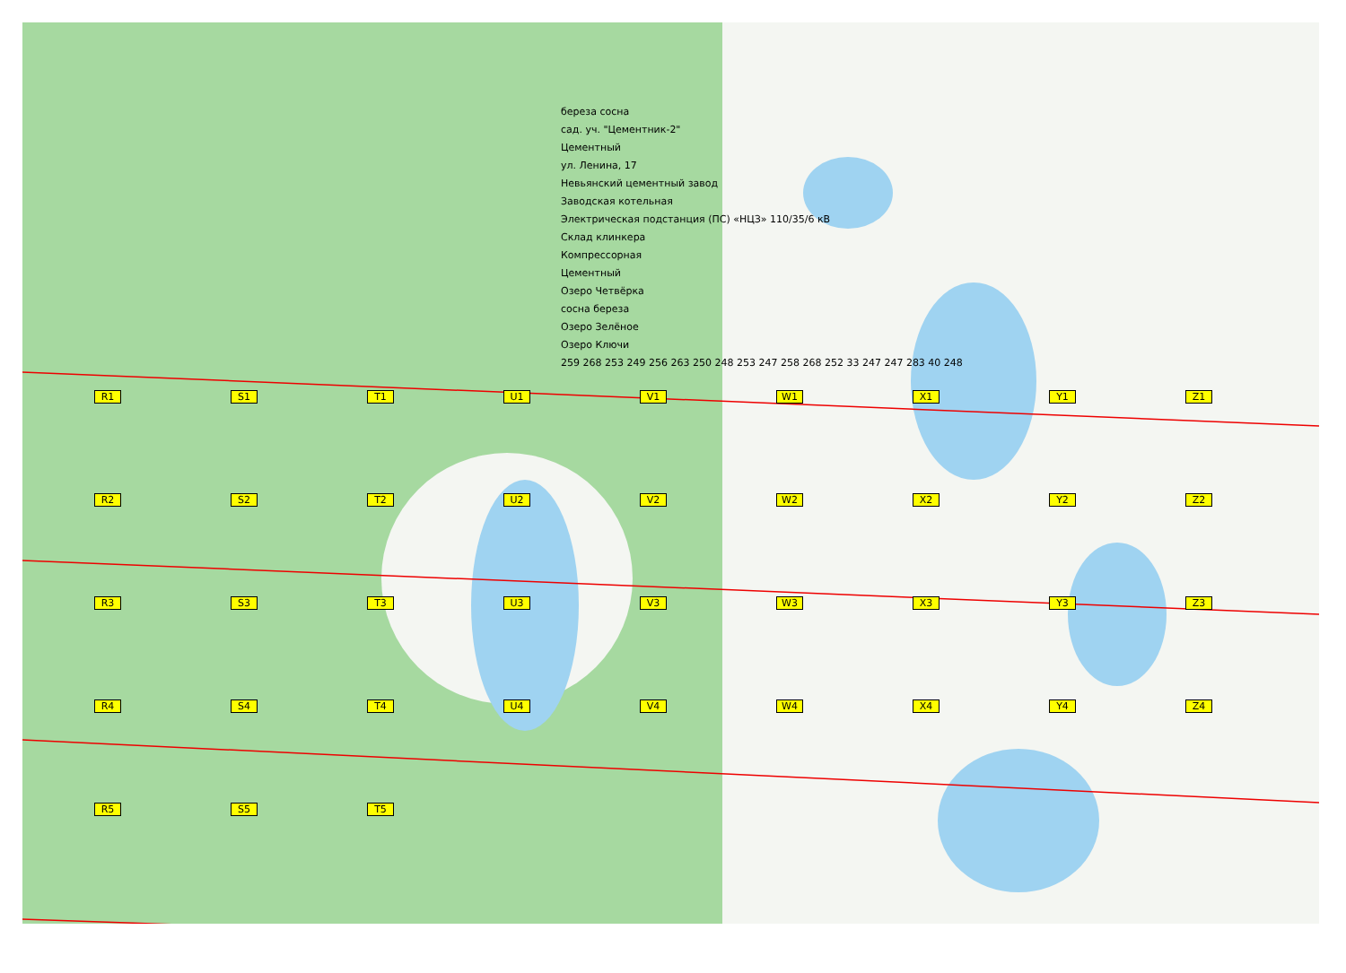береза сосна
сад. уч. "Цементник-2"
Цементный
ул. Ленина, 17
Невьянский цементный завод
Заводская котельная
Электрическая подстанция (ПС) «НЦЗ» 110/35/6 кВ
Склад клинкера
Компрессорная
Цементный
Озеро Четвёрка
сосна береза
Озеро Зелёное
Озеро Ключи
259 268 253 249 256 263 250 248 253 247 258 268 252 33 247 247 283 40 248
R1 S1 T1 U1 V1 W1 X1 Y1 Z1 R2 S2 T2 U2 V2 W2 X2 Y2 Z2 R3 S3 T3 U3 V3 W3 X3 Y3 Z3 R4 S4 T4 U4 V4 W4 X4 Y4 Z4 R5 S5 T5